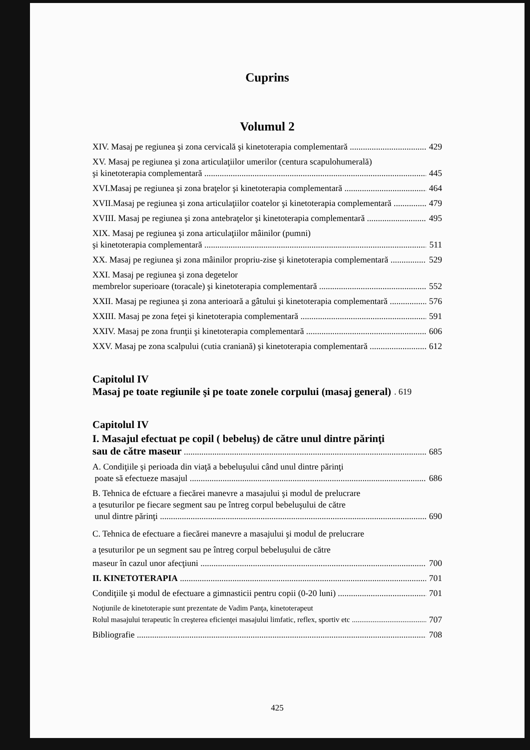Cuprins
Volumul 2
XIV. Masaj pe regiunea şi zona cervicală şi kinetoterapia complementară 429
XV. Masaj pe regiunea şi zona articulaţiilor umerilor (centura scapulohumerală)
şi kinetoterapia complementară 445
XVI.Masaj pe regiunea şi zona braţelor şi kinetoterapia complementară 464
XVII.Masaj pe regiunea şi zona articulaţiilor coatelor şi kinetoterapia complementară 479
XVIII. Masaj pe regiunea şi zona antebraţelor şi kinetoterapia complementară 495
XIX. Masaj pe regiunea şi zona articulaţiilor mâinilor (pumni)
şi kinetoterapia complementară 511
XX. Masaj pe regiunea şi zona mâinilor propriu-zise şi kinetoterapia complementară 529
XXI. Masaj pe regiunea şi zona degetelor
membrelor superioare (toracale) şi kinetoterapia complementară 552
XXII. Masaj pe regiunea şi zona anterioară a gâtului şi kinetoterapia complementară 576
XXIII. Masaj pe zona feţei şi kinetoterapia complementară 591
XXIV. Masaj pe zona frunţii şi kinetoterapia complementară 606
XXV. Masaj pe zona scalpului (cutia craniană) şi kinetoterapia complementară 612
Capitolul IV
Masaj pe toate regiunile şi pe toate zonele corpului (masaj general). 619
Capitolul IV
I. Masajul efectuat pe copil ( bebeluş) de către unul dintre părinţi
sau de către maseur 685
A. Condiţiile şi perioada din viaţă a bebeluşului când unul dintre părinţi
poate să efectueze masajul 686
B. Tehnica de efctuare a fiecărei manevre a masajului şi modul de prelucrare
a ţesuturilor pe fiecare segment sau pe întreg corpul bebeluşului de către
unul dintre părinţi 690
C. Tehnica de efectuare a fiecărei manevre a masajului şi modul de prelucrare
a ţesuturilor pe un segment sau pe întreg corpul bebeluşului de către
maseur în cazul unor afecţiuni 700
II. KINETOTERAPIA 701
Condiţiile şi modul de efectuare a gimnasticii pentru copii (0-20 luni) 701
Noţiunile de kinetoterapie sunt prezentate de Vadim Panţa, kinetoterapeut
Rolul masajului terapeutic în creşterea eficienţei masajului limfatic, reflex, sportiv etc 707
Bibliografie 708
425